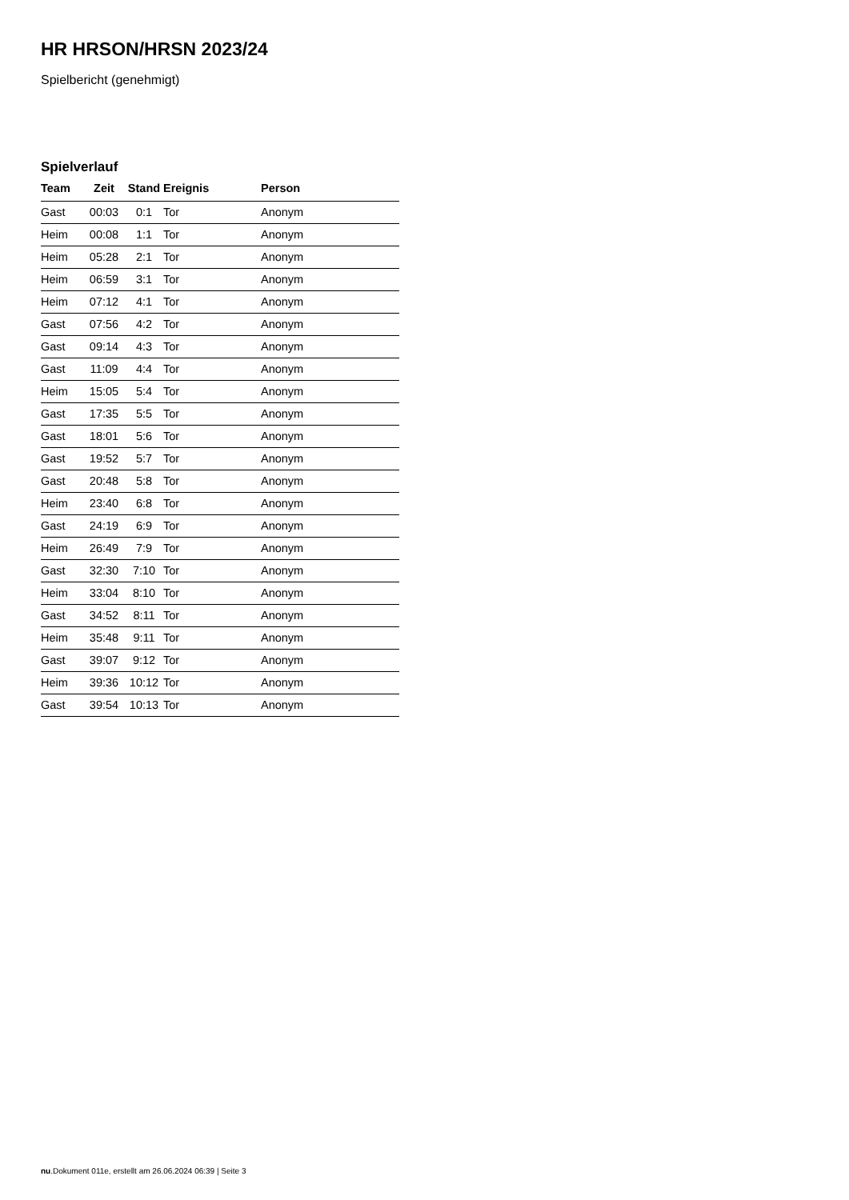HR HRSON/HRSN 2023/24
Spielbericht (genehmigt)
Spielverlauf
| Team | Zeit | Stand | Ereignis | Person |
| --- | --- | --- | --- | --- |
| Gast | 00:03 | 0:1 | Tor | Anonym |
| Heim | 00:08 | 1:1 | Tor | Anonym |
| Heim | 05:28 | 2:1 | Tor | Anonym |
| Heim | 06:59 | 3:1 | Tor | Anonym |
| Heim | 07:12 | 4:1 | Tor | Anonym |
| Gast | 07:56 | 4:2 | Tor | Anonym |
| Gast | 09:14 | 4:3 | Tor | Anonym |
| Gast | 11:09 | 4:4 | Tor | Anonym |
| Heim | 15:05 | 5:4 | Tor | Anonym |
| Gast | 17:35 | 5:5 | Tor | Anonym |
| Gast | 18:01 | 5:6 | Tor | Anonym |
| Gast | 19:52 | 5:7 | Tor | Anonym |
| Gast | 20:48 | 5:8 | Tor | Anonym |
| Heim | 23:40 | 6:8 | Tor | Anonym |
| Gast | 24:19 | 6:9 | Tor | Anonym |
| Heim | 26:49 | 7:9 | Tor | Anonym |
| Gast | 32:30 | 7:10 | Tor | Anonym |
| Heim | 33:04 | 8:10 | Tor | Anonym |
| Gast | 34:52 | 8:11 | Tor | Anonym |
| Heim | 35:48 | 9:11 | Tor | Anonym |
| Gast | 39:07 | 9:12 | Tor | Anonym |
| Heim | 39:36 | 10:12 | Tor | Anonym |
| Gast | 39:54 | 10:13 | Tor | Anonym |
nu.Dokument 011e, erstellt am 26.06.2024 06:39 | Seite 3